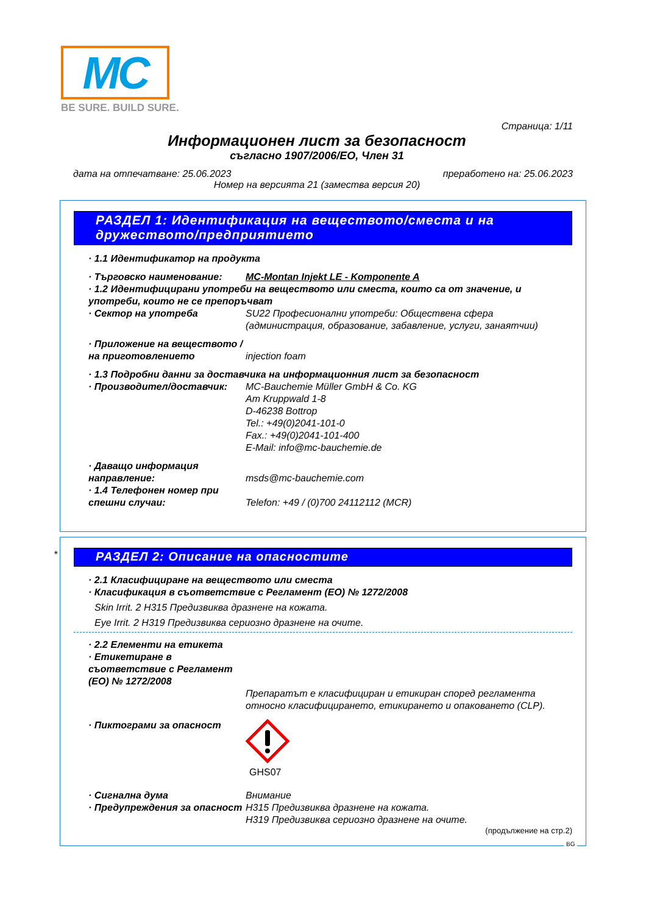MC
BE SURE. BUILD SURE.
Страница: 1/11
Информационен лист за безопасност
съгласно 1907/2006/ЕО, Член 31
дата на отпечатване: 25.06.2023 преработено на: 25.06.2023
Номер на версията 21 (замества версия 20)
РАЗДЕЛ 1: Идентификация на веществото/сместа и на дружеството/предприятието
· 1.1 Идентификатор на продукта
· Търговско наименование: MC-Montan Injekt LE - Komponente A
· 1.2 Идентифицирани употреби на веществото или сместа, които са от значение, и употреби, които не се препоръчват
· Сектор на употреба SU22 Професионални употреби: Обществена сфера (администрация, образование, забавление, услуги, занаятчии)
· Приложение на веществото / на приготовлението injection foam
· 1.3 Подробни данни за доставчика на информационния лист за безопасност
· Производител/доставчик: MC-Bauchemie Müller GmbH & Co. KG
Am Kruppwald 1-8
D-46238 Bottrop
Tel.: +49(0)2041-101-0
Fax.: +49(0)2041-101-400
E-Mail: info@mc-bauchemie.de
· Даващо информация направление: msds@mc-bauchemie.com
· 1.4 Телефонен номер при спешни случаи: Telefon: +49 / (0)700 24112112 (MCR)
*
РАЗДЕЛ 2: Описание на опасностите
· 2.1 Класифициране на веществото или сместа
· Класификация в съответствие с Регламент (ЕО) № 1272/2008
Skin Irrit. 2 H315 Предизвиква дразнене на кожата.
Eye Irrit. 2 H319 Предизвиква сериозно дразнене на очите.
· 2.2 Елементи на етикета
· Етикетиране в съответствие с Регламент (ЕО) № 1272/2008 Препаратът е класифициран и етикиран според регламента относно класифицирането, етикирането и опаковането (CLP).
· Пиктограми за опасност
GHS07
· Сигнална дума Внимание
· Предупреждения за опасност H315 Предизвиква дразнене на кожата.
H319 Предизвиква сериозно дразнене на очите.
(продължение на стр.2)
BG